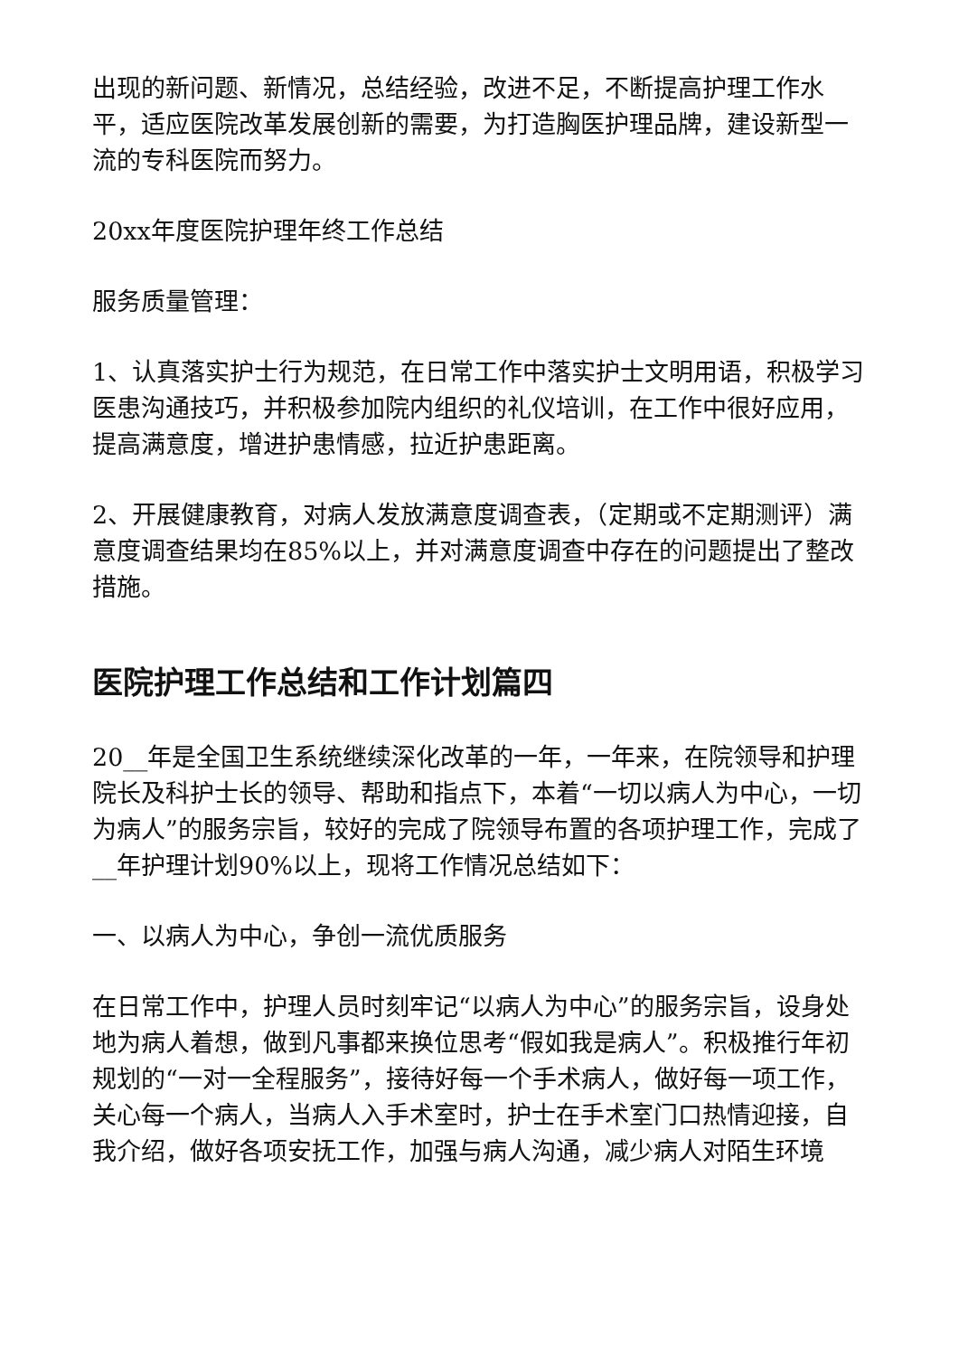出现的新问题、新情况，总结经验，改进不足，不断提高护理工作水平，适应医院改革发展创新的需要，为打造胸医护理品牌，建设新型一流的专科医院而努力。
20xx年度医院护理年终工作总结
服务质量管理：
1、认真落实护士行为规范，在日常工作中落实护士文明用语，积极学习医患沟通技巧，并积极参加院内组织的礼仪培训，在工作中很好应用，提高满意度，增进护患情感，拉近护患距离。
2、开展健康教育，对病人发放满意度调查表，（定期或不定期测评）满意度调查结果均在85%以上，并对满意度调查中存在的问题提出了整改措施。
医院护理工作总结和工作计划篇四
20__年是全国卫生系统继续深化改革的一年，一年来，在院领导和护理院长及科护士长的领导、帮助和指点下，本着“一切以病人为中心，一切为病人”的服务宗旨，较好的完成了院领导布置的各项护理工作，完成了__年护理计划90%以上，现将工作情况总结如下：
一、以病人为中心，争创一流优质服务
在日常工作中，护理人员时刻牢记“以病人为中心”的服务宗旨，设身处地为病人着想，做到凡事都来换位思考“假如我是病人”。积极推行年初规划的“一对一全程服务”，接待好每一个手术病人，做好每一项工作，关心每一个病人，当病人入手术室时，护士在手术室门口热情迎接，自我介绍，做好各项安抚工作，加强与病人沟通，减少病人对陌生环境